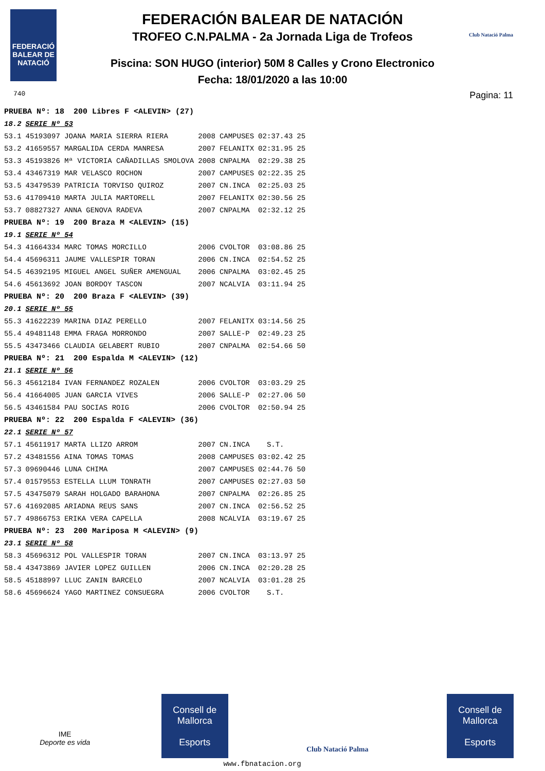FEDERACIÓ BALEAR DE NATACIÓ
740
Club Natació Palma
FEDERACIÓN BALEAR DE NATACIÓN
TROFEO C.N.PALMA - 2a Jornada Liga de Trofeos
Piscina: SON HUGO (interior) 50M 8 Calles y Crono Electronico
Fecha: 18/01/2020 a las 10:00
Pagina: 11
| PRUEBA Nº: 18 200 Libres F <ALEVIN> (27) | | | | | |
| 18.2 | SERIE Nº 53 | | | | |
| 53.1 | 45193097 JOANA MARIA SIERRA RIERA | 2008 | CAMPUSES | 02:37.43 | 25 |
| 53.2 | 41659557 MARGALIDA CERDA MANRESA | 2007 | FELANITX | 02:31.95 | 25 |
| 53.3 | 45193826 Mª VICTORIA CAÑADILLAS SMOLOVA | 2008 | CNPALMA | 02:29.38 | 25 |
| 53.4 | 43467319 MAR VELASCO ROCHON | 2007 | CAMPUSES | 02:22.35 | 25 |
| 53.5 | 43479539 PATRICIA TORVISO QUIROZ | 2007 | CN.INCA | 02:25.03 | 25 |
| 53.6 | 41709410 MARTA JULIA MARTORELL | 2007 | FELANITX | 02:30.56 | 25 |
| 53.7 | 08827327 ANNA GENOVA RADEVA | 2007 | CNPALMA | 02:32.12 | 25 |
| PRUEBA Nº: 19 200 Braza M <ALEVIN> (15) | | | | | |
| 19.1 | SERIE Nº 54 | | | | |
| 54.3 | 41664334 MARC TOMAS MORCILLO | 2006 | CVOLTOR | 03:08.86 | 25 |
| 54.4 | 45696311 JAUME VALLESPIR TORAN | 2006 | CN.INCA | 02:54.52 | 25 |
| 54.5 | 46392195 MIGUEL ANGEL SUÑER AMENGUAL | 2006 | CNPALMA | 03:02.45 | 25 |
| 54.6 | 45613692 JOAN BORDOY TASCON | 2007 | NCALVIA | 03:11.94 | 25 |
| PRUEBA Nº: 20 200 Braza F <ALEVIN> (39) | | | | | |
| 20.1 | SERIE Nº 55 | | | | |
| 55.3 | 41622239 MARINA DIAZ PERELLO | 2007 | FELANITX | 03:14.56 | 25 |
| 55.4 | 49481148 EMMA FRAGA MORRONDO | 2007 | SALLE-P | 02:49.23 | 25 |
| 55.5 | 43473466 CLAUDIA GELABERT RUBIO | 2007 | CNPALMA | 02:54.66 | 50 |
| PRUEBA Nº: 21 200 Espalda M <ALEVIN> (12) | | | | | |
| 21.1 | SERIE Nº 56 | | | | |
| 56.3 | 45612184 IVAN FERNANDEZ ROZALEN | 2006 | CVOLTOR | 03:03.29 | 25 |
| 56.4 | 41664005 JUAN GARCIA VIVES | 2006 | SALLE-P | 02:27.06 | 50 |
| 56.5 | 43461584 PAU SOCIAS ROIG | 2006 | CVOLTOR | 02:50.94 | 25 |
| PRUEBA Nº: 22 200 Espalda F <ALEVIN> (36) | | | | | |
| 22.1 | SERIE Nº 57 | | | | |
| 57.1 | 45611917 MARTA LLIZO ARROM | 2007 | CN.INCA | S.T. | |
| 57.2 | 43481556 AINA TOMAS TOMAS | 2008 | CAMPUSES | 03:02.42 | 25 |
| 57.3 | 09690446 LUNA CHIMA | 2007 | CAMPUSES | 02:44.76 | 50 |
| 57.4 | 01579553 ESTELLA LLUM TONRATH | 2007 | CAMPUSES | 02:27.03 | 50 |
| 57.5 | 43475079 SARAH HOLGADO BARAHONA | 2007 | CNPALMA | 02:26.85 | 25 |
| 57.6 | 41692085 ARIADNA REUS SANS | 2007 | CN.INCA | 02:56.52 | 25 |
| 57.7 | 49866753 ERIKA VERA CAPELLA | 2008 | NCALVIA | 03:19.67 | 25 |
| PRUEBA Nº: 23 200 Mariposa M <ALEVIN> (9) | | | | | |
| 23.1 | SERIE Nº 58 | | | | |
| 58.3 | 45696312 POL VALLESPIR TORAN | 2007 | CN.INCA | 03:13.97 | 25 |
| 58.4 | 43473869 JAVIER LOPEZ GUILLEN | 2006 | CN.INCA | 02:20.28 | 25 |
| 58.5 | 45188997 LLUC ZANIN BARCELO | 2007 | NCALVIA | 03:01.28 | 25 |
| 58.6 | 45696624 YAGO MARTINEZ CONSUEGRA | 2006 | CVOLTOR | S.T. | |
IME
Deporte es vida
Consell de Mallorca
Esports
Club Natació Palma
Consell de Mallorca
Esports
www.fbnatacion.org